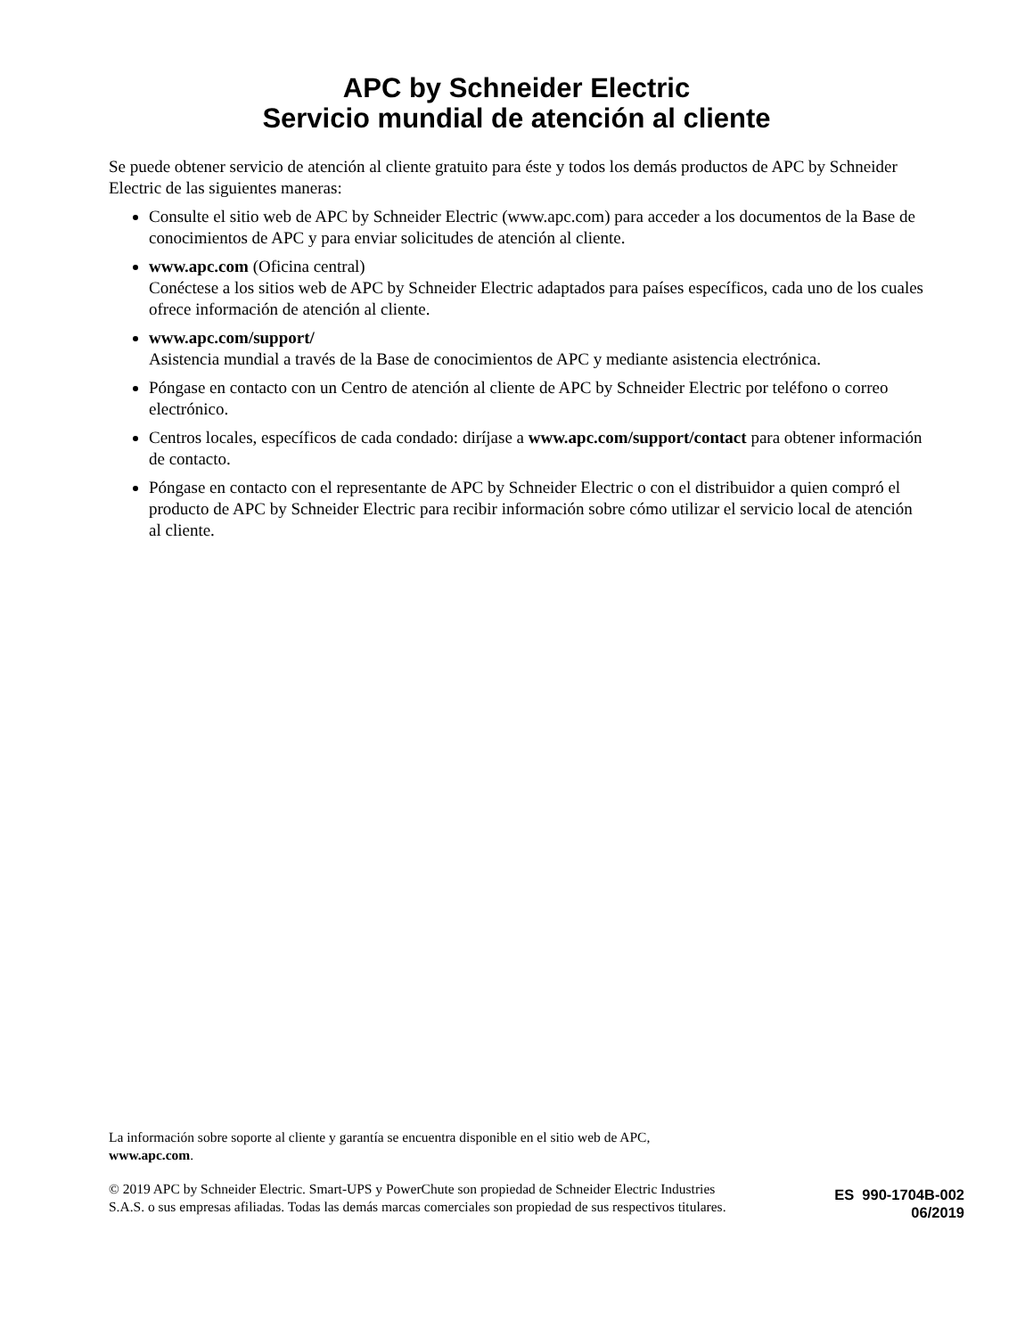APC by Schneider Electric
Servicio mundial de atención al cliente
Se puede obtener servicio de atención al cliente gratuito para éste y todos los demás productos de APC by Schneider Electric de las siguientes maneras:
Consulte el sitio web de APC by Schneider Electric (www.apc.com) para acceder a los documentos de la Base de conocimientos de APC y para enviar solicitudes de atención al cliente.
www.apc.com (Oficina central)
Conéctese a los sitios web de APC by Schneider Electric adaptados para países específicos, cada uno de los cuales ofrece información de atención al cliente.
www.apc.com/support/
Asistencia mundial a través de la Base de conocimientos de APC y mediante asistencia electrónica.
Póngase en contacto con un Centro de atención al cliente de APC by Schneider Electric por teléfono o correo electrónico.
Centros locales, específicos de cada condado: diríjase a www.apc.com/support/contact para obtener información de contacto.
Póngase en contacto con el representante de APC by Schneider Electric o con el distribuidor a quien compró el producto de APC by Schneider Electric para recibir información sobre cómo utilizar el servicio local de atención al cliente.
La información sobre soporte al cliente y garantía se encuentra disponible en el sitio web de APC,
www.apc.com.
© 2019 APC by Schneider Electric. Smart-UPS y PowerChute son propiedad de Schneider Electric Industries S.A.S. o sus empresas afiliadas. Todas las demás marcas comerciales son propiedad de sus respectivos titulares.
ES 990-1704B-002
06/2019